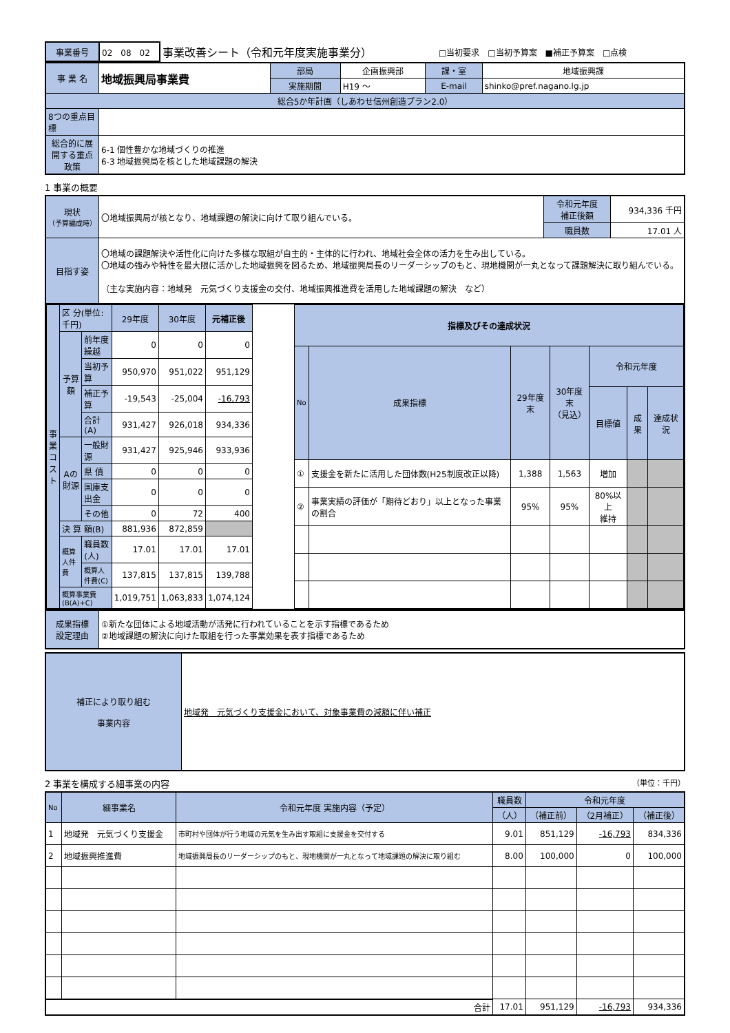| 事業番号 | 02 08 02 | 事業改善シート（令和元年度実施事業分） | □当初要求 □当初予算案 ■補正予算案 □点検 |
| 事 業 名 | 地域振興局事業費 | 部局 | 企画振興部 | 課・室 | 地域振興課 |
| | | 実施期間 | H19 ～ | E-mail | shinko@pref.nagano.lg.jp |
| 総合5か年計画（しあわせ信州創造プラン2.0） | | | | | |
| 8つの重点目標 | | | | | |
| 総合的に展開する重点政策 | 6-1 個性豊かな地域づくりの推進 6-3 地域振興局を核とした地域課題の解決 | | | | |
1 事業の概要
| 現状 （予算編成時） | 〇地域振興局が核となり、地域課題の解決に向けて取り組んでいる。 | 令和元年度 補正後額 | 934,336 千円 |
| | | 職員数 | 17.01 人 |
| 目指す姿 | 〇地域の課題解決や活性化に向けた多様な取組が自主的・主体的に行われ、地域社会全体の活力を生み出している。 〇地域の強みや特性を最大限に活かした地域振興を図るため、地域振興局長のリーダーシップのもと、現地機関が一丸となって課題解決に取り組んでいる。 （主な実施内容：地域発 元気づくり支援金の交付、地域振興推進費を活用した地域課題の解決 など） | | |
| 事 業 コ ス ト | 区 分(単位:千円) | | | 29年度 | 30年度 | 元補正後 |
| | 予算額 | 前年度繰越 | | 0 | 0 | 0 |
| | | 当初予算 | | 950,970 | 951,022 | 951,129 |
| | | 補正予算 | | -19,543 | -25,004 | -16,793 |
| | | 合計(A) | | 931,427 | 926,018 | 934,336 |
| | Aの財源 | | 一般財源 | 931,427 | 925,946 | 933,936 |
| | | | 県 債 | 0 | 0 | 0 |
| | | | 国庫支出金 | 0 | 0 | 0 |
| | | | その他 | 0 | 72 | 400 |
| | 決 算 額(B) | | | 881,936 | 872,859 | |
| | 概算人件費 | 職員数(人) | | 17.01 | 17.01 | 17.01 |
| | | 概算人件費(C) | | 137,815 | 137,815 | 139,788 |
| | 概算事業費(B(A)+C) | | | 1,019,751 | 1,063,833 | 1,074,124 |
| 指標及びその達成状況 | | | | | | |
| No | 成果指標 | 29年度末 | 30年度末 （見込） | 令和元年度 | | |
| | | | | 目標値 | 成果 | 達成状況 |
| ① | 支援金を新たに活用した団体数(H25制度改正以降) | 1,388 | 1,563 | 増加 | | |
| ② | 事業実績の評価が「期待どおり」以上となった事業の割合 | 95% | 95% | 80%以上 維持 | | |
| 成果指標 設定理由 | ①新たな団体による地域活動が活発に行われていることを示す指標であるため ②地域課題の解決に向けた取組を行った事業効果を表す指標であるため |
| 補正により取り組む 事業内容 | 地域発 元気づくり支援金において、対象事業費の減額に伴い補正 |
2 事業を構成する細事業の内容 （単位：千円）
| No | 細事業名 | 令和元年度 実施内容（予定） | 職員数 | 令和元年度 | | |
| | | | （人） | （補正前） | （2月補正） | （補正後） |
| 1 | 地域発 元気づくり支援金 | 市町村や団体が行う地域の元気を生み出す取組に支援金を交付する | 9.01 | 851,129 | -16,793 | 834,336 |
| 2 | 地域振興推進費 | 地域振興局長のリーダーシップのもと、現地機関が一丸となって地域課題の解決に取り組む | 8.00 | 100,000 | 0 | 100,000 |
| 合計 | | | 17.01 | 951,129 | -16,793 | 934,336 |